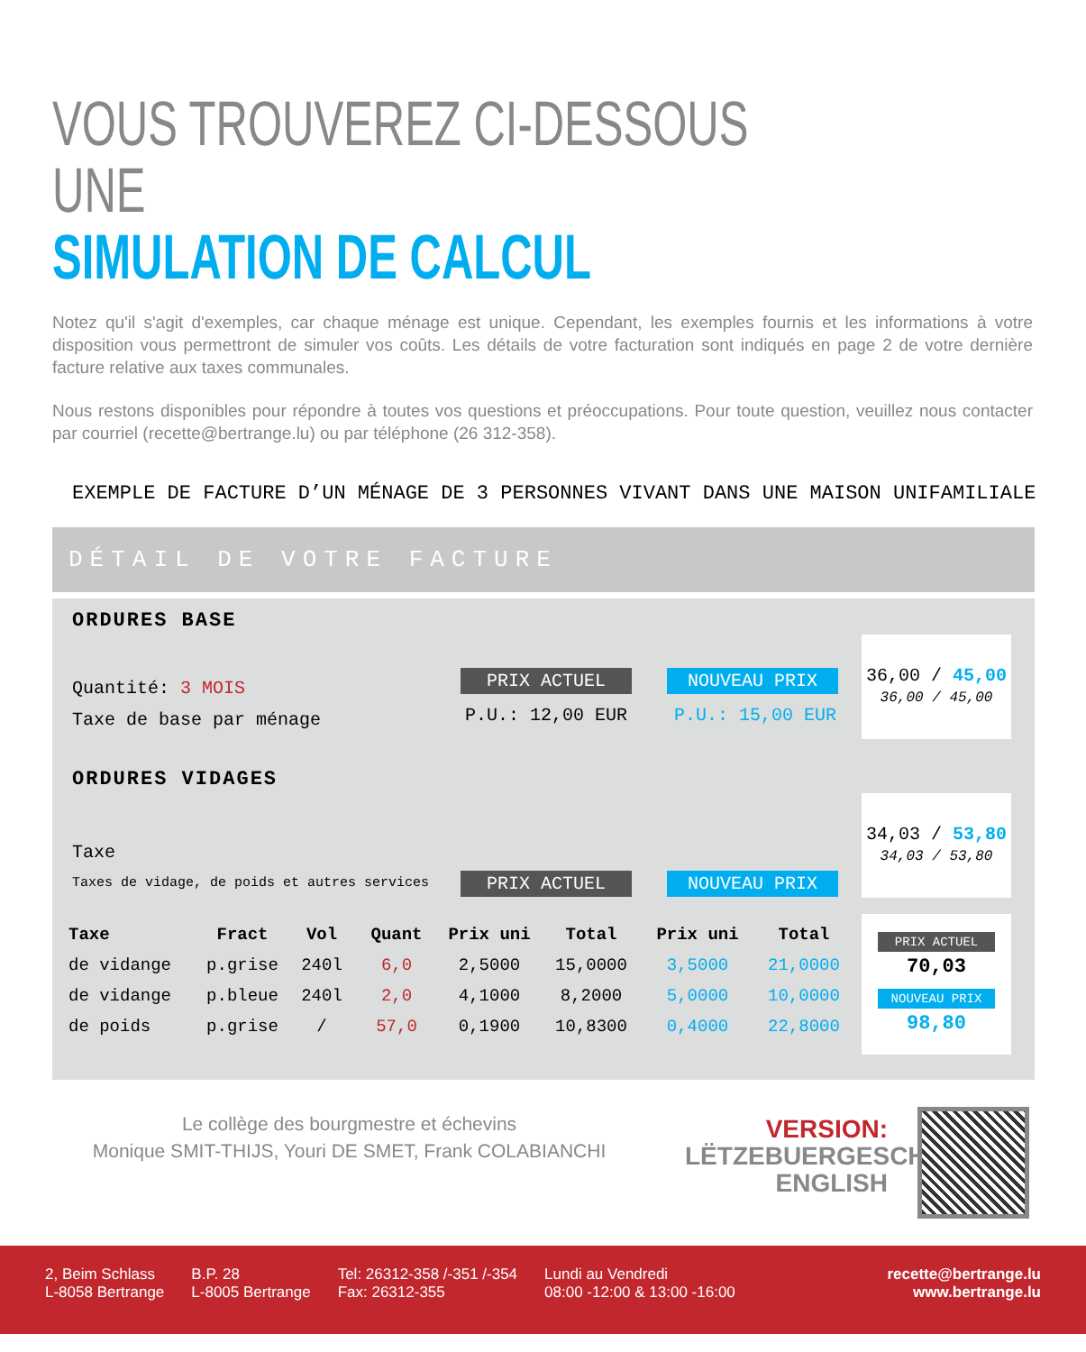VOUS TROUVEREZ CI-DESSOUS UNE
SIMULATION DE CALCUL
Notez qu'il s'agit d'exemples, car chaque ménage est unique. Cependant, les exemples fournis et les informations à votre disposition vous permettront de simuler vos coûts. Les détails de votre facturation sont indiqués en page 2 de votre dernière facture relative aux taxes communales.
Nous restons disponibles pour répondre à toutes vos questions et préoccupations. Pour toute question, veuillez nous contacter par courriel (recette@bertrange.lu) ou par téléphone (26 312-358).
EXEMPLE DE FACTURE D’UN MÉNAGE DE 3 PERSONNES VIVANT DANS UNE MAISON UNIFAMILIALE
DÉTAIL DE VOTRE FACTURE
ORDURES BASE
Quantité: 3 MOIS
Taxe de base par ménage
PRIX ACTUEL
P.U.: 12,00 EUR
NOUVEAU PRIX
P.U.: 15,00 EUR
36,00 / 45,00
36,00 / 45,00
ORDURES VIDAGES
Taxe
Taxes de vidage, de poids et autres services
PRIX ACTUEL NOUVEAU PRIX
34,03 / 53,80
34,03 / 53,80
| Taxe | Fract | Vol | Quant | Prix uni | Total | Prix uni | Total |
| --- | --- | --- | --- | --- | --- | --- | --- |
| de vidange | p.grise | 240l | 6,0 | 2,5000 | 15,0000 | 3,5000 | 21,0000 |
| de vidange | p.bleue | 240l | 2,0 | 4,1000 | 8,2000 | 5,0000 | 10,0000 |
| de poids | p.grise | / | 57,0 | 0,1900 | 10,8300 | 0,4000 | 22,8000 |
PRIX ACTUEL
70,03
NOUVEAU PRIX
98,80
Le collège des bourgmestre et échevins
Monique SMIT-THIJS, Youri DE SMET, Frank COLABIANCHI
VERSION:
LËTZEBUERGESCH
ENGLISH
2, Beim Schlass
L-8058 Bertrange
B.P. 28
L-8005 Bertrange
Tel: 26312-358 /-351 /-354
Fax: 26312-355
Lundi au Vendredi
08:00 -12:00 & 13:00 -16:00
recette@bertrange.lu
www.bertrange.lu